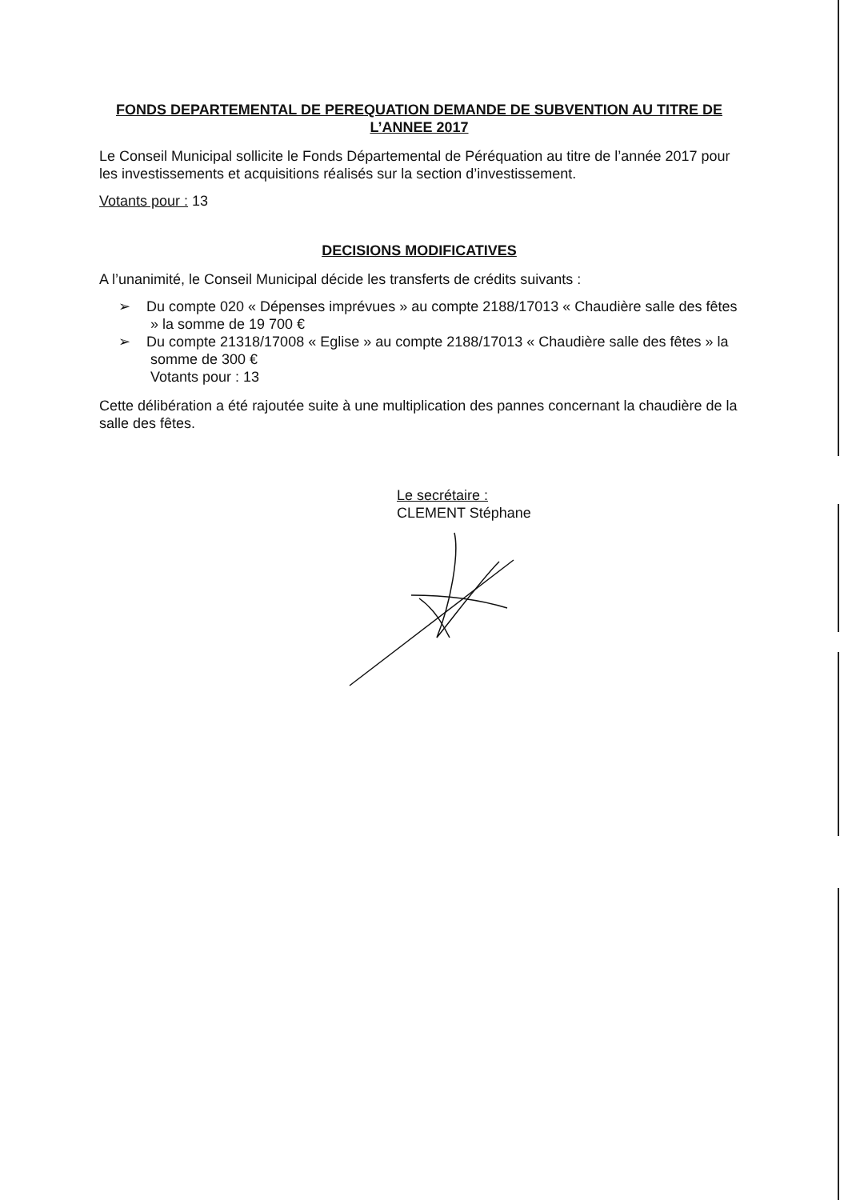FONDS DEPARTEMENTAL DE PEREQUATION DEMANDE DE SUBVENTION AU TITRE DE L’ANNEE 2017
Le Conseil Municipal sollicite le Fonds Départemental de Péréquation au titre de l’année 2017 pour les investissements et acquisitions réalisés sur la section d’investissement.
Votants pour : 13
DECISIONS MODIFICATIVES
A l’unanimité, le Conseil Municipal décide les transferts de crédits suivants :
➢ Du compte 020 « Dépenses imprévues » au compte 2188/17013 « Chaudière salle des fêtes » la somme de 19 700 €
➢ Du compte 21318/17008 « Eglise » au compte 2188/17013 « Chaudière salle des fêtes » la somme de 300 €
Votants pour : 13
Cette délibération a été rajoutée suite à une multiplication des pannes concernant la chaudière de la salle des fêtes.
Le secrétaire :
CLEMENT Stéphane